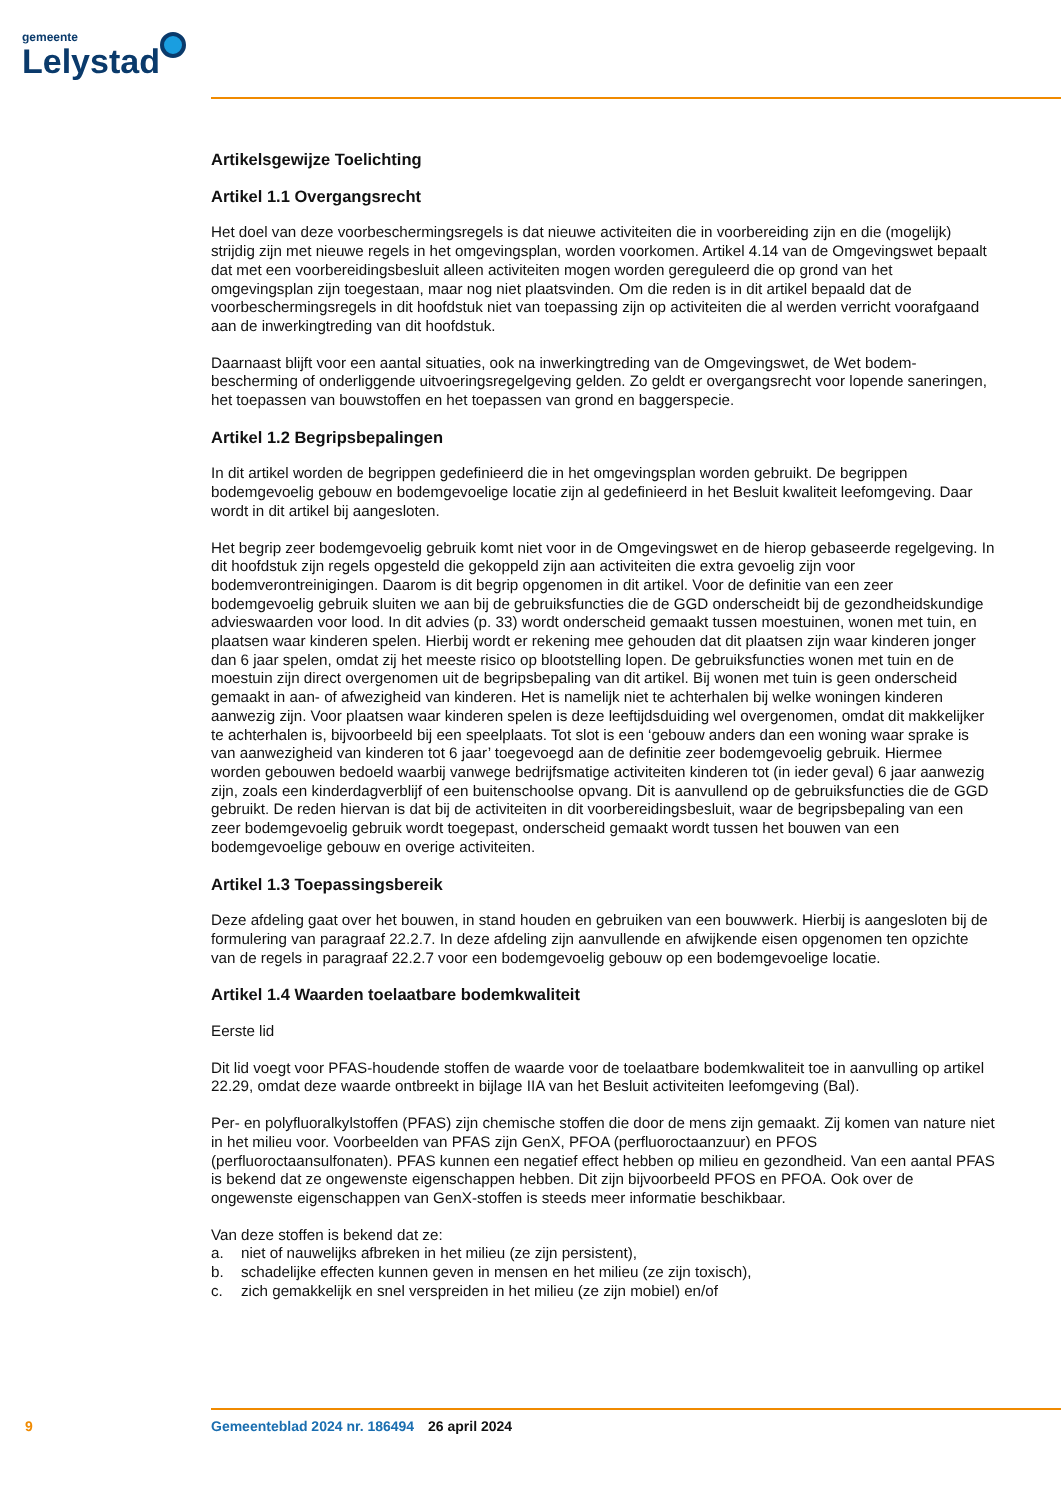gemeente
Lelystad
Artikelsgewijze Toelichting
Artikel 1.1 Overgangsrecht
Het doel van deze voorbeschermingsregels is dat nieuwe activiteiten die in voorbereiding zijn en die (mogelijk) strijdig zijn met nieuwe regels in het omgevingsplan, worden voorkomen. Artikel 4.14 van de Omgevingswet bepaalt dat met een voorbereidingsbesluit alleen activiteiten mogen worden gereguleerd die op grond van het omgevingsplan zijn toegestaan, maar nog niet plaatsvinden. Om die reden is in dit artikel bepaald dat de voorbeschermingsregels in dit hoofdstuk niet van toepassing zijn op activiteiten die al werden verricht voorafgaand aan de inwerkingtreding van dit hoofdstuk.
Daarnaast blijft voor een aantal situaties, ook na inwerkingtreding van de Omgevingswet, de Wet bodem­bescherming of onderliggende uitvoeringsregelgeving gelden. Zo geldt er overgangsrecht voor lopende saneringen, het toepassen van bouwstoffen en het toepassen van grond en baggerspecie.
Artikel 1.2 Begripsbepalingen
In dit artikel worden de begrippen gedefinieerd die in het omgevingsplan worden gebruikt. De begrippen bodemgevoelig gebouw en bodemgevoelige locatie zijn al gedefinieerd in het Besluit kwaliteit leefomge­ving. Daar wordt in dit artikel bij aangesloten.
Het begrip zeer bodemgevoelig gebruik komt niet voor in de Omgevingswet en de hierop gebaseerde regelgeving. In dit hoofdstuk zijn regels opgesteld die gekoppeld zijn aan activiteiten die extra gevoelig zijn voor bodemverontreinigingen. Daarom is dit begrip opgenomen in dit artikel. Voor de definitie van een zeer bodemgevoelig gebruik sluiten we aan bij de gebruiksfuncties die de GGD onderscheidt bij de gezondheidskundige advieswaarden voor lood. In dit advies (p. 33) wordt onderscheid gemaakt tussen moestuinen, wonen met tuin, en plaatsen waar kinderen spelen. Hierbij wordt er rekening mee gehouden dat dit plaatsen zijn waar kinderen jonger dan 6 jaar spelen, omdat zij het meeste risico op blootstelling lopen. De gebruiksfuncties wonen met tuin en de moestuin zijn direct overgenomen uit de begripsbepaling van dit artikel. Bij wonen met tuin is geen onderscheid gemaakt in aan- of afwezigheid van kinderen. Het is namelijk niet te achterhalen bij welke woningen kinderen aanwezig zijn. Voor plaatsen waar kinderen spelen is deze leeftijdsduiding wel overgenomen, omdat dit makkelijker te achterhalen is, bijvoorbeeld bij een speelplaats. Tot slot is een ‘gebouw anders dan een woning waar sprake is van aanwezigheid van kinderen tot 6 jaar’ toegevoegd aan de definitie zeer bodemgevoelig gebruik. Hiermee worden gebouwen bedoeld waarbij vanwege bedrijfsmatige activiteiten kinderen tot (in ieder geval) 6 jaar aanwezig zijn, zoals een kinderdagverblijf of een buitenschoolse opvang. Dit is aanvullend op de gebruiksfuncties die de GGD gebruikt. De reden hiervan is dat bij de activiteiten in dit voorbereidingsbesluit, waar de begrips­bepaling van een zeer bodemgevoelig gebruik wordt toegepast, onderscheid gemaakt wordt tussen het bouwen van een bodemgevoelige gebouw en overige activiteiten.
Artikel 1.3 Toepassingsbereik
Deze afdeling gaat over het bouwen, in stand houden en gebruiken van een bouwwerk. Hierbij is aange­sloten bij de formulering van paragraaf 22.2.7. In deze afdeling zijn aanvullende en afwijkende eisen op­genomen ten opzichte van de regels in paragraaf 22.2.7 voor een bodemgevoelig gebouw op een bodem­gevoelige locatie.
Artikel 1.4 Waarden toelaatbare bodemkwaliteit
Eerste lid
Dit lid voegt voor PFAS-houdende stoffen de waarde voor de toelaatbare bodemkwaliteit toe in aanvulling op artikel 22.29, omdat deze waarde ontbreekt in bijlage IIA van het Besluit activiteiten leefomgeving (Bal).
Per- en polyfluoralkylstoffen (PFAS) zijn chemische stoffen die door de mens zijn gemaakt. Zij komen van nature niet in het milieu voor. Voorbeelden van PFAS zijn GenX, PFOA (perfluoroctaanzuur) en PFOS (perfluoroctaansulfonaten). PFAS kunnen een negatief effect hebben op milieu en gezondheid. Van een aantal PFAS is bekend dat ze ongewenste eigenschappen hebben. Dit zijn bijvoorbeeld PFOS en PFOA. Ook over de ongewenste eigenschappen van GenX-stoffen is steeds meer informatie beschikbaar.
Van deze stoffen is bekend dat ze:
a. niet of nauwelijks afbreken in het milieu (ze zijn persistent),
b. schadelijke effecten kunnen geven in mensen en het milieu (ze zijn toxisch),
c. zich gemakkelijk en snel verspreiden in het milieu (ze zijn mobiel) en/of
9 Gemeenteblad 2024 nr. 186494 26 april 2024